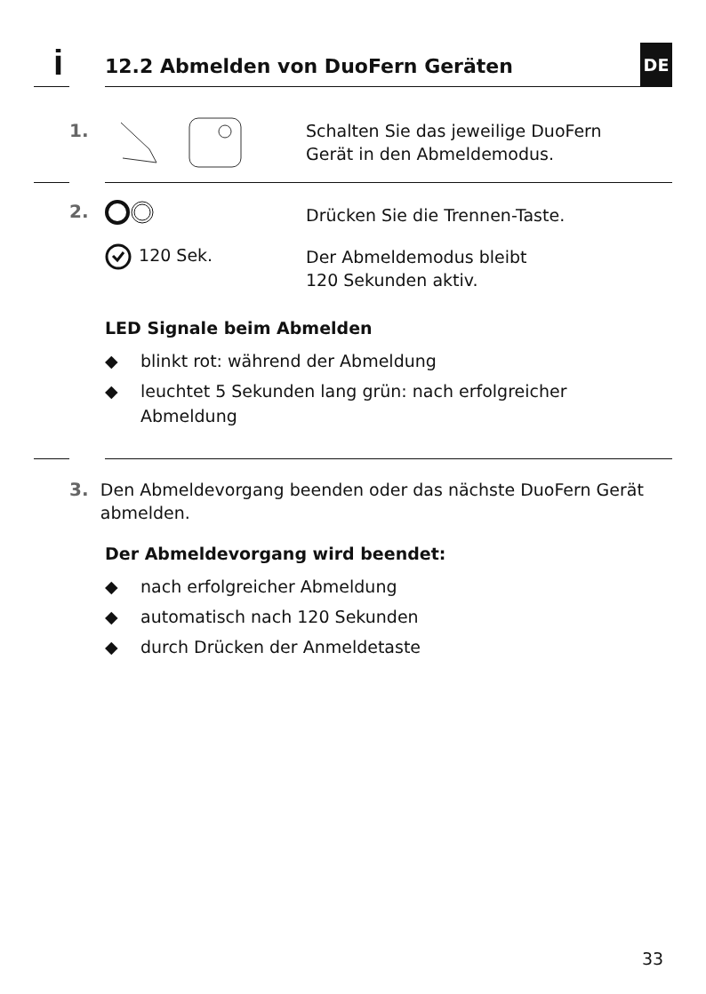i
12.2 Abmelden von DuoFern Geräten
DE
1.
Schalten Sie das jeweilige DuoFern
Gerät in den Abmeldemodus.
2. Drücken Sie die Trennen-Taste.
120 Sek.
Der Abmeldemodus bleibt
120 Sekunden aktiv.
LED Signale beim Abmelden
◆ blinkt rot: während der Abmeldung
◆ leuchtet 5 Sekunden lang grün: nach erfolgreicher Abmeldung
3. Den Abmeldevorgang beenden oder das nächste DuoFern Gerät abmelden.
Der Abmeldevorgang wird beendet:
◆ nach erfolgreicher Abmeldung
◆ automatisch nach 120 Sekunden
◆ durch Drücken der Anmeldetaste
33